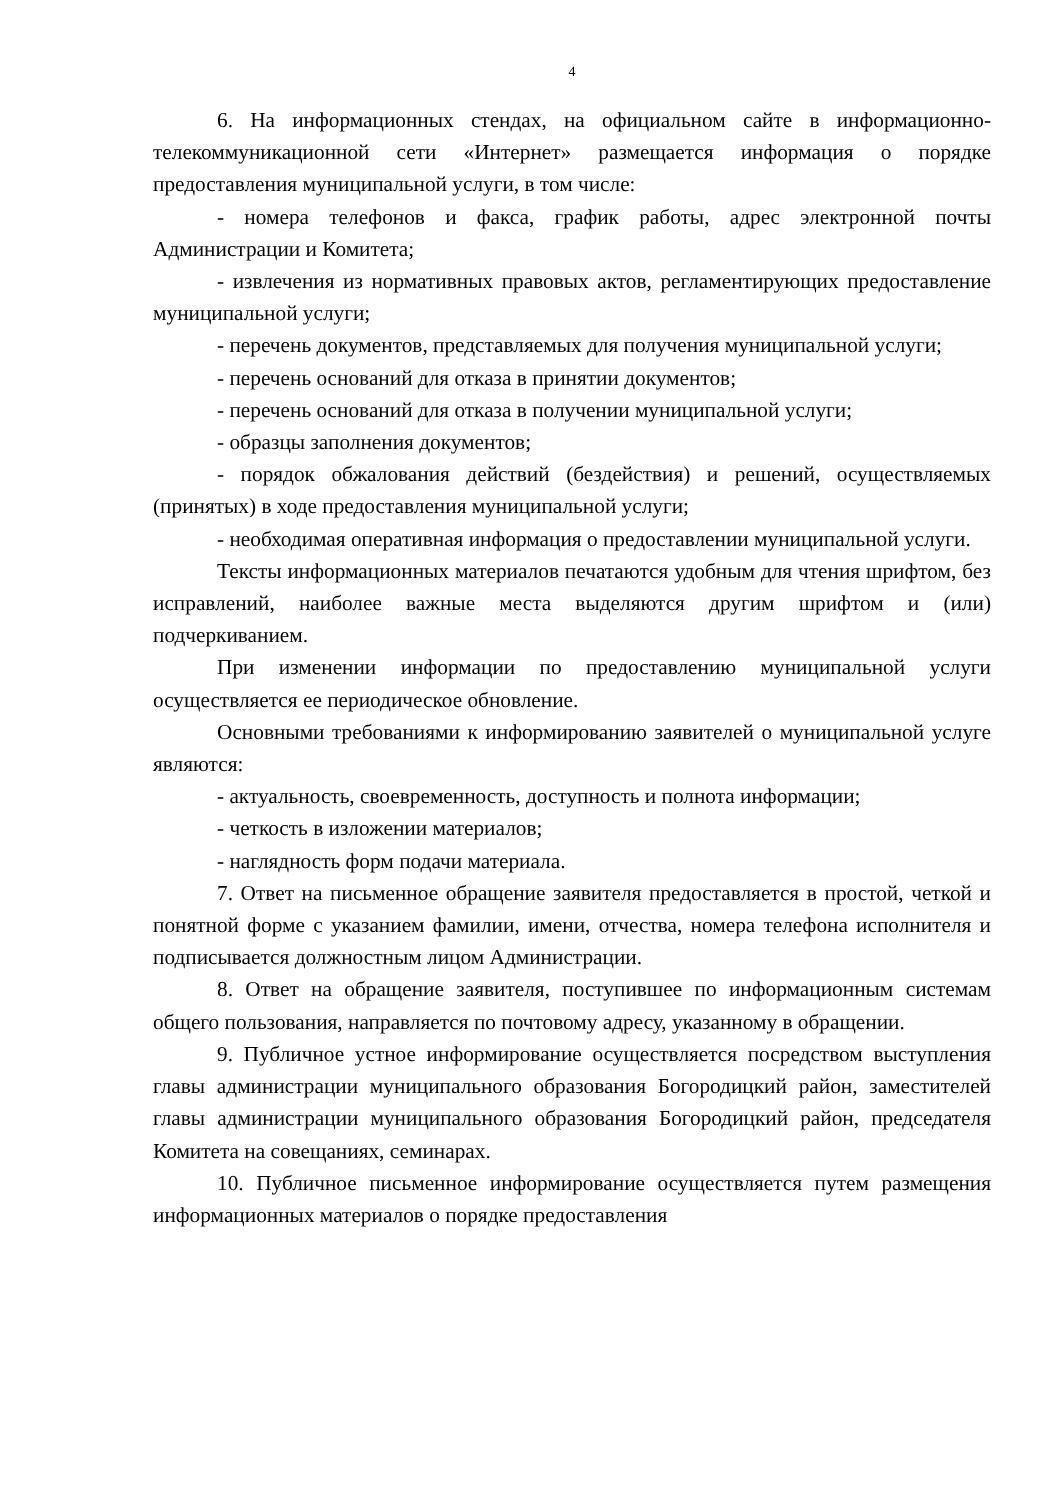4
6. На информационных стендах, на официальном сайте в информационно-телекоммуникационной сети «Интернет» размещается информация о порядке предоставления муниципальной услуги, в том числе:
- номера телефонов и факса, график работы, адрес электронной почты Администрации и Комитета;
- извлечения из нормативных правовых актов, регламентирующих предоставление муниципальной услуги;
- перечень документов, представляемых для получения муниципальной услуги;
- перечень оснований для отказа в принятии документов;
- перечень оснований для отказа в получении муниципальной услуги;
- образцы заполнения документов;
- порядок обжалования действий (бездействия) и решений, осуществляемых (принятых) в ходе предоставления муниципальной услуги;
- необходимая оперативная информация о предоставлении муниципальной услуги.
Тексты информационных материалов печатаются удобным для чтения шрифтом, без исправлений, наиболее важные места выделяются другим шрифтом и (или) подчеркиванием.
При изменении информации по предоставлению муниципальной услуги осуществляется ее периодическое обновление.
Основными требованиями к информированию заявителей о муниципальной услуге являются:
- актуальность, своевременность, доступность и полнота информации;
- четкость в изложении материалов;
- наглядность форм подачи материала.
7. Ответ на письменное обращение заявителя предоставляется в простой, четкой и понятной форме с указанием фамилии, имени, отчества, номера телефона исполнителя и подписывается должностным лицом Администрации.
8. Ответ на обращение заявителя, поступившее по информационным системам общего пользования, направляется по почтовому адресу, указанному в обращении.
9. Публичное устное информирование осуществляется посредством выступления главы администрации муниципального образования Богородицкий район, заместителей главы администрации муниципального образования Богородицкий район, председателя Комитета на совещаниях, семинарах.
10. Публичное письменное информирование осуществляется путем размещения информационных материалов о порядке предоставления